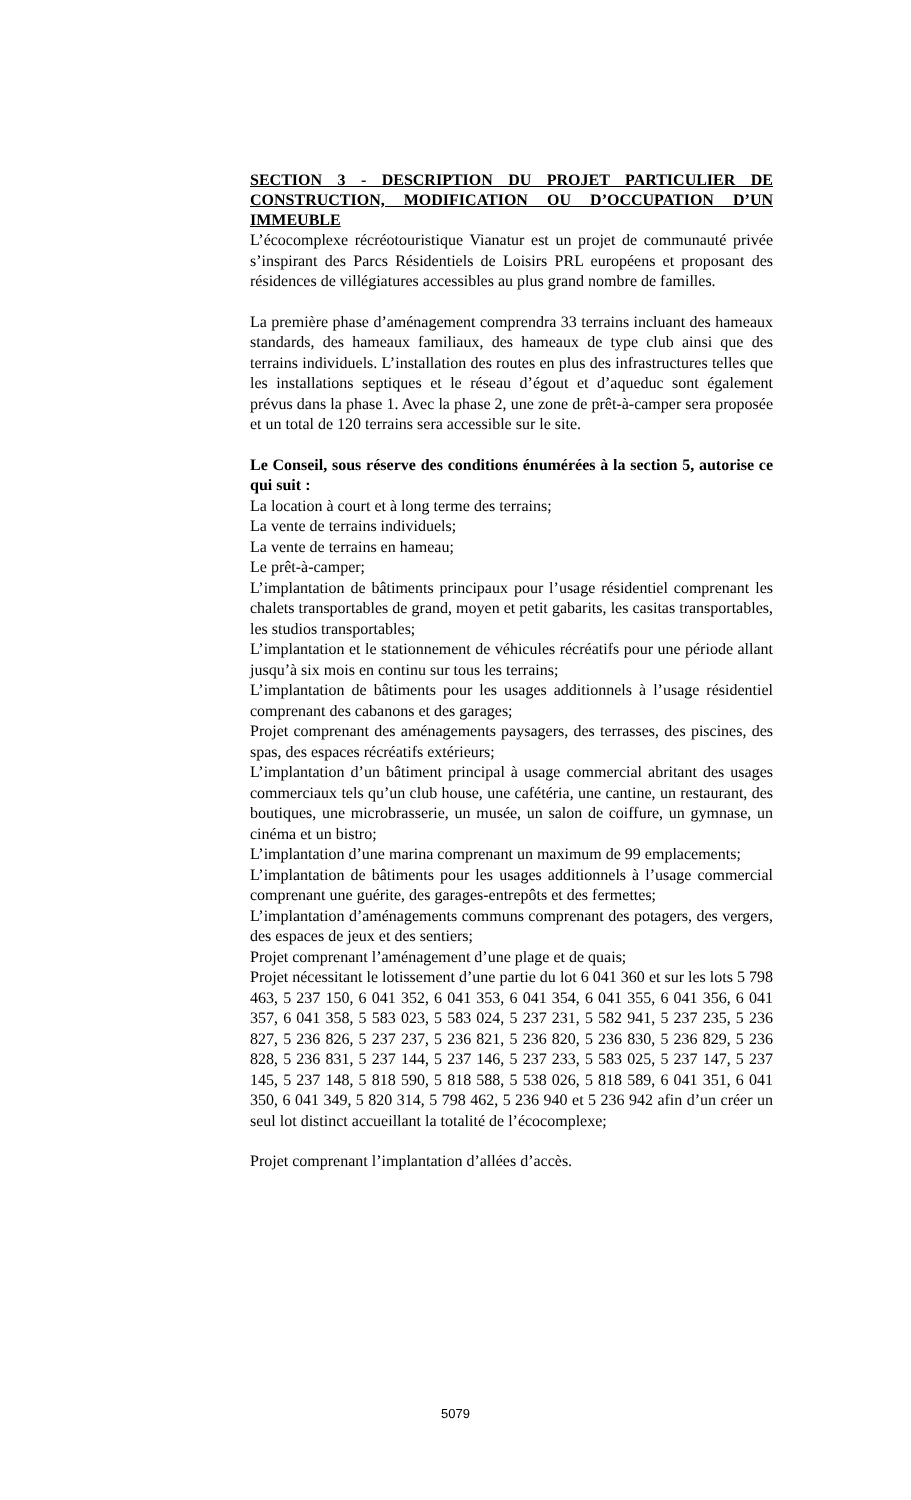SECTION 3 - DESCRIPTION DU PROJET PARTICULIER DE CONSTRUCTION, MODIFICATION OU D’OCCUPATION D’UN IMMEUBLE
L’écocomplexe récréotouristique Vianatur est un projet de communauté privée s’inspirant des Parcs Résidentiels de Loisirs PRL européens et proposant des résidences de villégiatures accessibles au plus grand nombre de familles.
La première phase d’aménagement comprendra 33 terrains incluant des hameaux standards, des hameaux familiaux, des hameaux de type club ainsi que des terrains individuels. L’installation des routes en plus des infrastructures telles que les installations septiques et le réseau d’égout et d’aqueduc sont également prévus dans la phase 1. Avec la phase 2, une zone de prêt-à-camper sera proposée et un total de 120 terrains sera accessible sur le site.
Le Conseil, sous réserve des conditions énumérées à la section 5, autorise ce qui suit :
La location à court et à long terme des terrains;
La vente de terrains individuels;
La vente de terrains en hameau;
Le prêt-à-camper;
L’implantation de bâtiments principaux pour l’usage résidentiel comprenant les chalets transportables de grand, moyen et petit gabarits, les casitas transportables, les studios transportables;
L’implantation et le stationnement de véhicules récréatifs pour une période allant jusqu’à six mois en continu sur tous les terrains;
L’implantation de bâtiments pour les usages additionnels à l’usage résidentiel comprenant des cabanons et des garages;
Projet comprenant des aménagements paysagers, des terrasses, des piscines, des spas, des espaces récréatifs extérieurs;
L’implantation d’un bâtiment principal à usage commercial abritant des usages commerciaux tels qu’un club house, une cafétéria, une cantine, un restaurant, des boutiques, une microbrasserie, un musée, un salon de coiffure, un gymnase, un cinéma et un bistro;
L’implantation d’une marina comprenant un maximum de 99 emplacements;
L’implantation de bâtiments pour les usages additionnels à l’usage commercial comprenant une guérite, des garages-entrepôts et des fermettes;
L’implantation d’aménagements communs comprenant des potagers, des vergers, des espaces de jeux et des sentiers;
Projet comprenant l’aménagement d’une plage et de quais;
Projet nécessitant le lotissement d’une partie du lot 6 041 360 et sur les lots 5 798 463, 5 237 150, 6 041 352, 6 041 353, 6 041 354, 6 041 355, 6 041 356, 6 041 357, 6 041 358, 5 583 023, 5 583 024, 5 237 231, 5 582 941, 5 237 235, 5 236 827, 5 236 826, 5 237 237, 5 236 821, 5 236 820, 5 236 830, 5 236 829, 5 236 828, 5 236 831, 5 237 144, 5 237 146, 5 237 233, 5 583 025, 5 237 147, 5 237 145, 5 237 148, 5 818 590, 5 818 588, 5 538 026, 5 818 589, 6 041 351, 6 041 350, 6 041 349, 5 820 314, 5 798 462, 5 236 940 et 5 236 942 afin d’un créer un seul lot distinct accueillant la totalité de l’écocomplexe;
Projet comprenant l’implantation d’allées d’accès.
5079